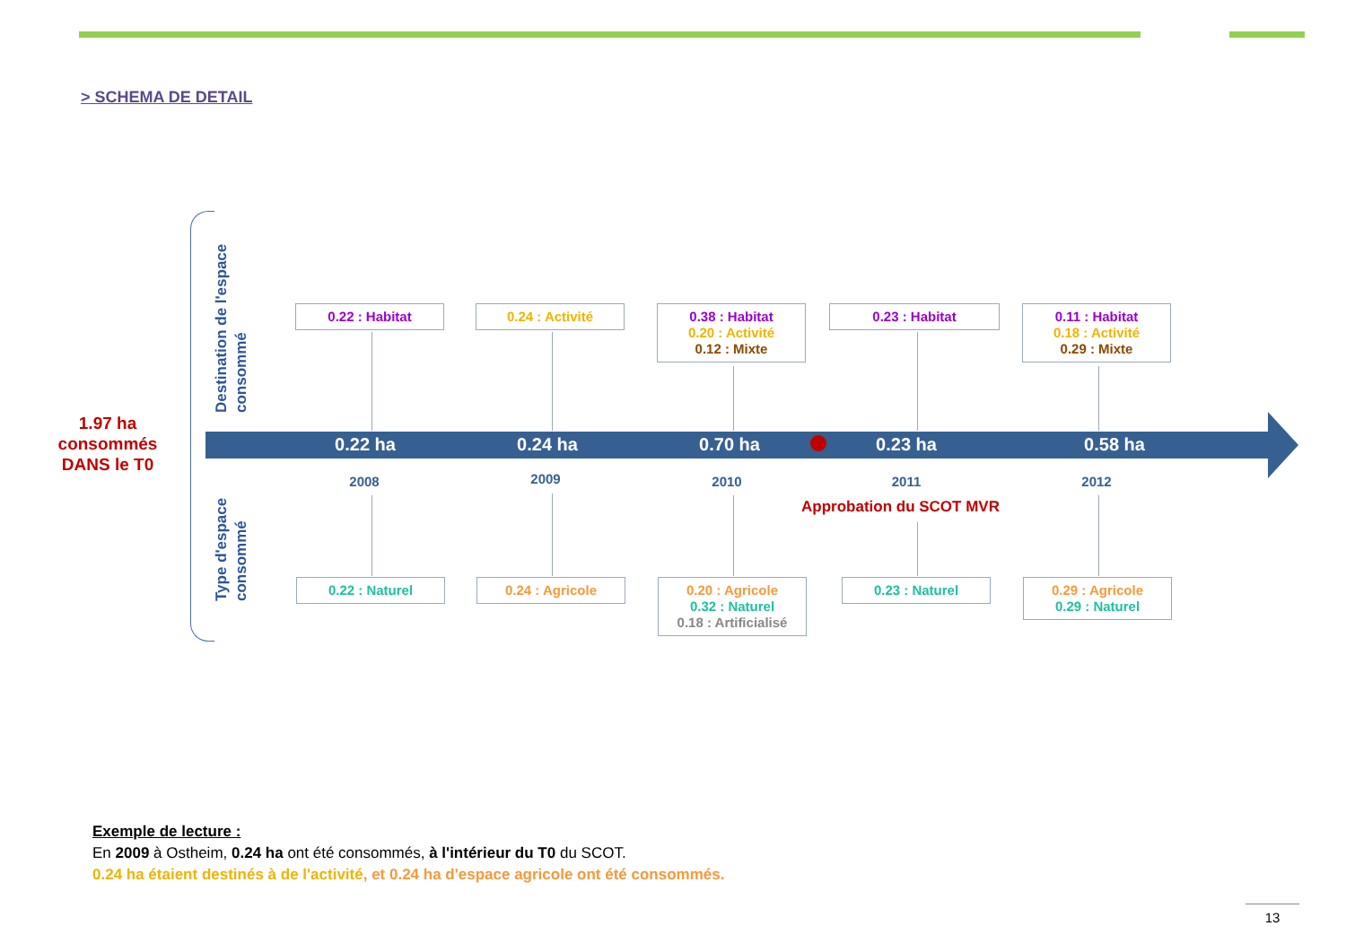> SCHEMA DE DETAIL
1.97 ha consommés DANS le T0
Destination de l'espace consommé
Type d'espace consommé
0.22 : Habitat 0.24 : Activité
0.38 : Habitat
0.20 : Activité
0.12 : Mixte
0.23 : Habitat
0.11 : Habitat
0.18 : Activité
0.29 : Mixte
0.22 ha 0.24 ha 0.70 ha 0.23 ha 0.58 ha
2008 2009 2010 2011 2012
Approbation du SCOT MVR
0.22 : Naturel 0.24 : Agricole
0.20 : Agricole
0.32 : Naturel
0.18 : Artificialisé
0.23 : Naturel
0.29 : Agricole
0.29 : Naturel
Exemple de lecture :
En 2009 à Ostheim, 0.24 ha ont été consommés, à l'intérieur du T0 du SCOT.
0.24 ha étaient destinés à de l'activité, et 0.24 ha d'espace agricole ont été consommés.
13